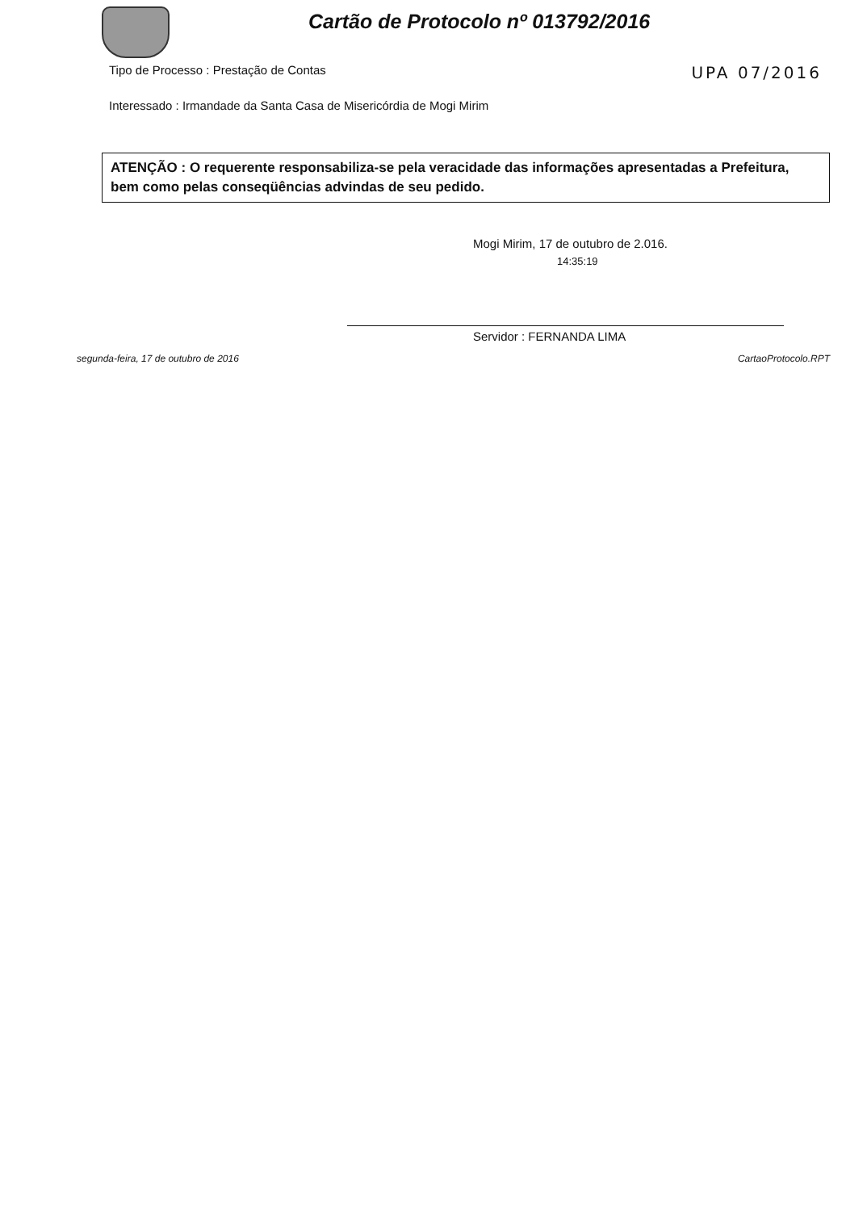Cartão de Protocolo nº 013792/2016
Tipo de Processo : Prestação de Contas UPA 07/2016
Interessado : Irmandade da Santa Casa de Misericórdia de Mogi Mirim
ATENÇÃO : O requerente responsabiliza-se pela veracidade das informações apresentadas a Prefeitura, bem como pelas conseqüências advindas de seu pedido.
Mogi Mirim, 17 de outubro de 2.016.
14:35:19
Servidor : FERNANDA LIMA
segunda-feira, 17 de outubro de 2016 CartaoProtocolo.RPT